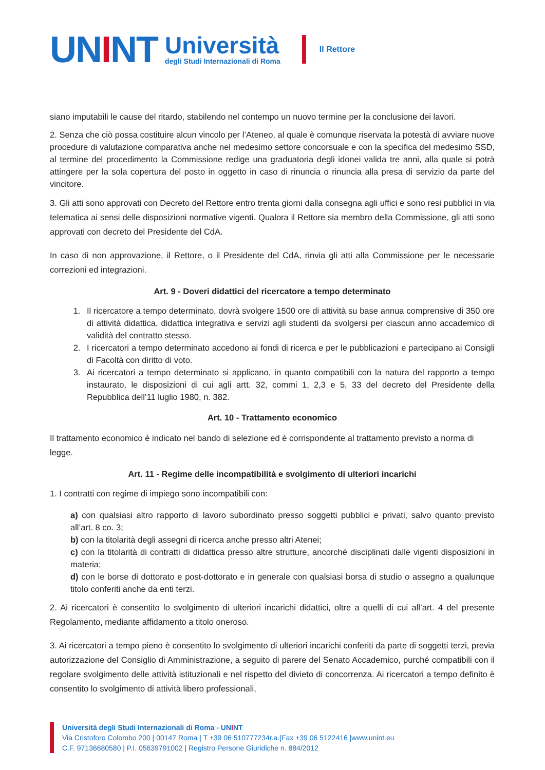UNINT
Università
degli Studi Internazionali di Roma
Il Rettore
siano imputabili le cause del ritardo, stabilendo nel contempo un nuovo termine per la conclusione dei lavori.
2. Senza che ciò possa costituire alcun vincolo per l’Ateneo, al quale è comunque riservata la potestà di avviare nuove procedure di valutazione comparativa anche nel medesimo settore concorsuale e con la specifica del medesimo SSD, al termine del procedimento la Commissione redige una graduatoria degli idonei valida tre anni, alla quale si potrà attingere per la sola copertura del posto in oggetto in caso di rinuncia o rinuncia alla presa di servizio da parte del vincitore.
3. Gli atti sono approvati con Decreto del Rettore entro trenta giorni dalla consegna agli uffici e sono resi pubblici in via telematica ai sensi delle disposizioni normative vigenti. Qualora il Rettore sia membro della Commissione, gli atti sono approvati con decreto del Presidente del CdA.
In caso di non approvazione, il Rettore, o il Presidente del CdA, rinvia gli atti alla Commissione per le necessarie correzioni ed integrazioni.
Art. 9 - Doveri didattici del ricercatore a tempo determinato
1. Il ricercatore a tempo determinato, dovrà svolgere 1500 ore di attività su base annua comprensive di 350 ore di attività didattica, didattica integrativa e servizi agli studenti da svolgersi per ciascun anno accademico di validità del contratto stesso.
2. I ricercatori a tempo determinato accedono ai fondi di ricerca e per le pubblicazioni e partecipano ai Consigli di Facoltà con diritto di voto.
3. Ai ricercatori a tempo determinato si applicano, in quanto compatibili con la natura del rapporto a tempo instaurato, le disposizioni di cui agli artt. 32, commi 1, 2,3 e 5, 33 del decreto del Presidente della Repubblica dell’11 luglio 1980, n. 382.
Art. 10 - Trattamento economico
Il trattamento economico è indicato nel bando di selezione ed è corrispondente al trattamento previsto a norma di legge.
Art. 11 - Regime delle incompatibilità e svolgimento di ulteriori incarichi
1. I contratti con regime di impiego sono incompatibili con:
a) con qualsiasi altro rapporto di lavoro subordinato presso soggetti pubblici e privati, salvo quanto previsto all’art. 8 co. 3;
b) con la titolarità degli assegni di ricerca anche presso altri Atenei;
c) con la titolarità di contratti di didattica presso altre strutture, ancorché disciplinati dalle vigenti disposizioni in materia;
d) con le borse di dottorato e post-dottorato e in generale con qualsiasi borsa di studio o assegno a qualunque titolo conferiti anche da enti terzi.
2. Ai ricercatori è consentito lo svolgimento di ulteriori incarichi didattici, oltre a quelli di cui all’art. 4 del presente Regolamento, mediante affidamento a titolo oneroso.
3. Ai ricercatori a tempo pieno è consentito lo svolgimento di ulteriori incarichi conferiti da parte di soggetti terzi, previa autorizzazione del Consiglio di Amministrazione, a seguito di parere del Senato Accademico, purché compatibili con il regolare svolgimento delle attività istituzionali e nel rispetto del divieto di concorrenza. Ai ricercatori a tempo definito è consentito lo svolgimento di attività libero professionali,
Università degli Studi Internazionali di Roma - UNINT
Via Cristoforo Colombo 200 | 00147 Roma | T +39 06 510777234r.a.|Fax +39 06 5122416 |www.unint.eu
C.F. 97136680580 | P.I. 05639791002 | Registro Persone Giuridiche n. 884/2012